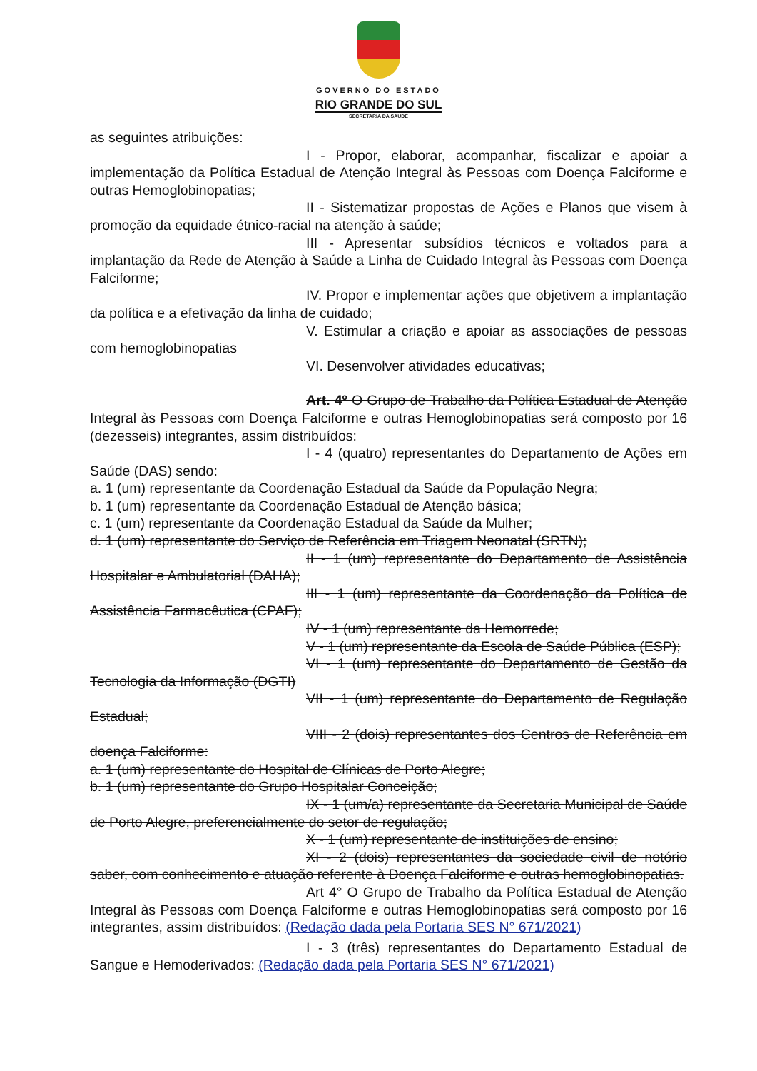GOVERNO DO ESTADO
RIO GRANDE DO SUL
SECRETARIA DA SAÚDE
as seguintes atribuições:
I - Propor, elaborar, acompanhar, fiscalizar e apoiar a implementação da Política Estadual de Atenção Integral às Pessoas com Doença Falciforme e outras Hemoglobinopatias;
II - Sistematizar propostas de Ações e Planos que visem à promoção da equidade étnico-racial na atenção à saúde;
III - Apresentar subsídios técnicos e voltados para a implantação da Rede de Atenção à Saúde a Linha de Cuidado Integral às Pessoas com Doença Falciforme;
IV. Propor e implementar ações que objetivem a implantação da política e a efetivação da linha de cuidado;
V. Estimular a criação e apoiar as associações de pessoas com hemoglobinopatias
VI. Desenvolver atividades educativas;
Art. 4º O Grupo de Trabalho da Política Estadual de Atenção Integral às Pessoas com Doença Falciforme e outras Hemoglobinopatias será composto por 16 (dezesseis) integrantes, assim distribuídos:
I - 4 (quatro) representantes do Departamento de Ações em Saúde (DAS) sendo:
a. 1 (um) representante da Coordenação Estadual da Saúde da População Negra;
b. 1 (um) representante da Coordenação Estadual de Atenção básica;
c. 1 (um) representante da Coordenação Estadual da Saúde da Mulher;
d. 1 (um) representante do Serviço de Referência em Triagem Neonatal (SRTN);
II - 1 (um) representante do Departamento de Assistência Hospitalar e Ambulatorial (DAHA);
III - 1 (um) representante da Coordenação da Política de Assistência Farmacêutica (CPAF);
IV - 1 (um) representante da Hemorrede;
V - 1 (um) representante da Escola de Saúde Pública (ESP);
VI - 1 (um) representante do Departamento de Gestão da Tecnologia da Informação (DGTI)
VII - 1 (um) representante do Departamento de Regulação Estadual;
VIII - 2 (dois) representantes dos Centros de Referência em doença Falciforme:
a. 1 (um) representante do Hospital de Clínicas de Porto Alegre;
b. 1 (um) representante do Grupo Hospitalar Conceição;
IX - 1 (um/a) representante da Secretaria Municipal de Saúde de Porto Alegre, preferencialmente do setor de regulação;
X - 1 (um) representante de instituições de ensino;
XI - 2 (dois) representantes da sociedade civil de notório saber, com conhecimento e atuação referente à Doença Falciforme e outras hemoglobinopatias.
Art 4° O Grupo de Trabalho da Política Estadual de Atenção Integral às Pessoas com Doença Falciforme e outras Hemoglobinopatias será composto por 16 integrantes, assim distribuídos: (Redação dada pela Portaria SES N° 671/2021)
I - 3 (três) representantes do Departamento Estadual de Sangue e Hemoderivados: (Redação dada pela Portaria SES N° 671/2021)